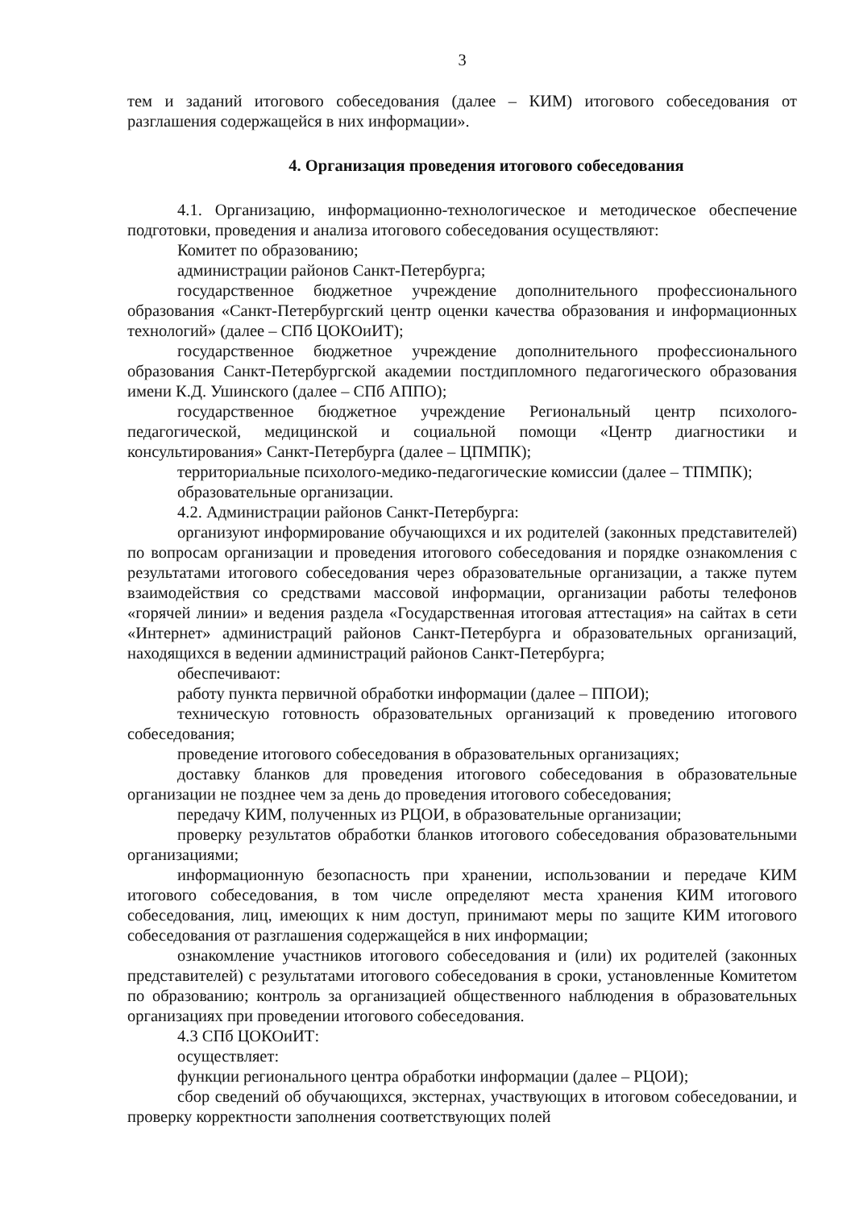3
тем и заданий итогового собеседования (далее – КИМ) итогового собеседования от разглашения содержащейся в них информации».
4. Организация проведения итогового собеседования
4.1. Организацию, информационно-технологическое и методическое обеспечение подготовки, проведения и анализа итогового собеседования осуществляют:
Комитет по образованию;
администрации районов Санкт-Петербурга;
государственное бюджетное учреждение дополнительного профессионального образования «Санкт-Петербургский центр оценки качества образования и информационных технологий» (далее – СПб ЦОКОиИТ);
государственное бюджетное учреждение дополнительного профессионального образования Санкт-Петербургской академии постдипломного педагогического образования имени К.Д. Ушинского (далее – СПб АППО);
государственное бюджетное учреждение Региональный центр психолого-педагогической, медицинской и социальной помощи «Центр диагностики и консультирования» Санкт-Петербурга (далее – ЦПМПК);
территориальные психолого-медико-педагогические комиссии (далее – ТПМПК);
образовательные организации.
4.2. Администрации районов Санкт-Петербурга:
организуют информирование обучающихся и их родителей (законных представителей) по вопросам организации и проведения итогового собеседования и порядке ознакомления с результатами итогового собеседования через образовательные организации, а также путем взаимодействия со средствами массовой информации, организации работы телефонов «горячей линии» и ведения раздела «Государственная итоговая аттестация» на сайтах в сети «Интернет» администраций районов Санкт-Петербурга и образовательных организаций, находящихся в ведении администраций районов Санкт-Петербурга;
обеспечивают:
работу пункта первичной обработки информации (далее – ППОИ);
техническую готовность образовательных организаций к проведению итогового собеседования;
проведение итогового собеседования в образовательных организациях;
доставку бланков для проведения итогового собеседования в образовательные организации не позднее чем за день до проведения итогового собеседования;
передачу КИМ, полученных из РЦОИ, в образовательные организации;
проверку результатов обработки бланков итогового собеседования образовательными организациями;
информационную безопасность при хранении, использовании и передаче КИМ итогового собеседования, в том числе определяют места хранения КИМ итогового собеседования, лиц, имеющих к ним доступ, принимают меры по защите КИМ итогового собеседования от разглашения содержащейся в них информации;
ознакомление участников итогового собеседования и (или) их родителей (законных представителей) с результатами итогового собеседования в сроки, установленные Комитетом по образованию; контроль за организацией общественного наблюдения в образовательных организациях при проведении итогового собеседования.
4.3 СПб ЦОКОиИТ:
осуществляет:
функции регионального центра обработки информации (далее – РЦОИ);
сбор сведений об обучающихся, экстернах, участвующих в итоговом собеседовании, и проверку корректности заполнения соответствующих полей